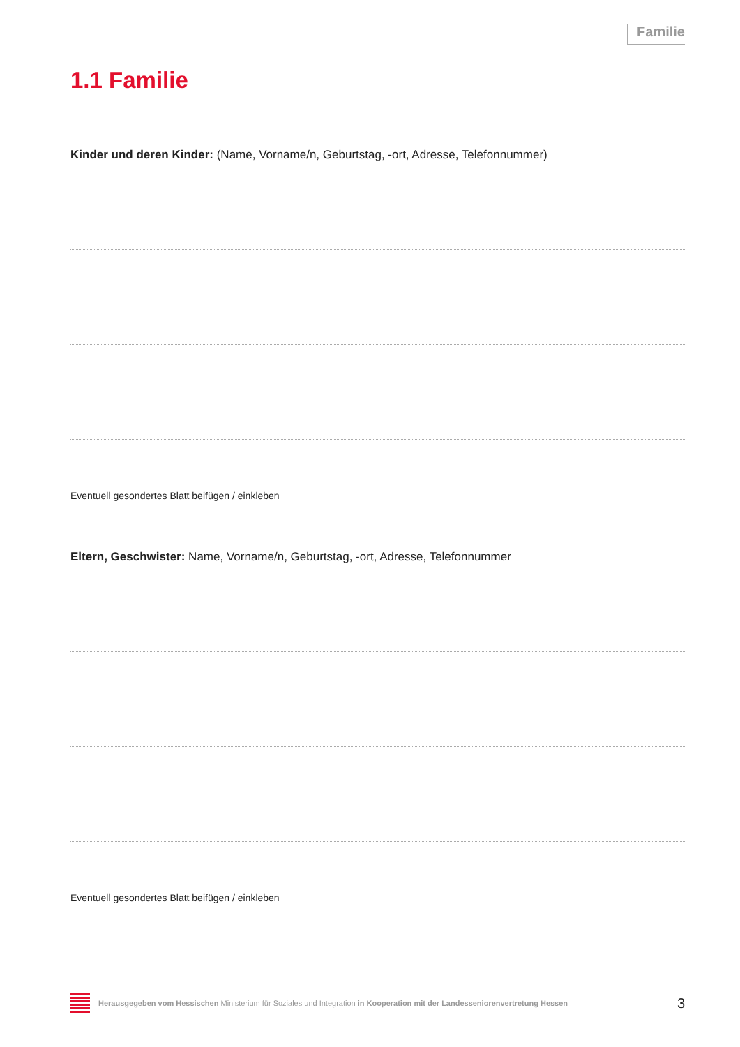Familie
1.1 Familie
Kinder und deren Kinder: (Name, Vorname/n, Geburtstag, -ort, Adresse, Telefonnummer)
Eventuell gesondertes Blatt beifügen / einkleben
Eltern, Geschwister: Name, Vorname/n, Geburtstag, -ort, Adresse, Telefonnummer
Eventuell gesondertes Blatt beifügen / einkleben
Herausgegeben vom Hessischen Ministerium für Soziales und Integration in Kooperation mit der Landesseniorenvertretung Hessen 3